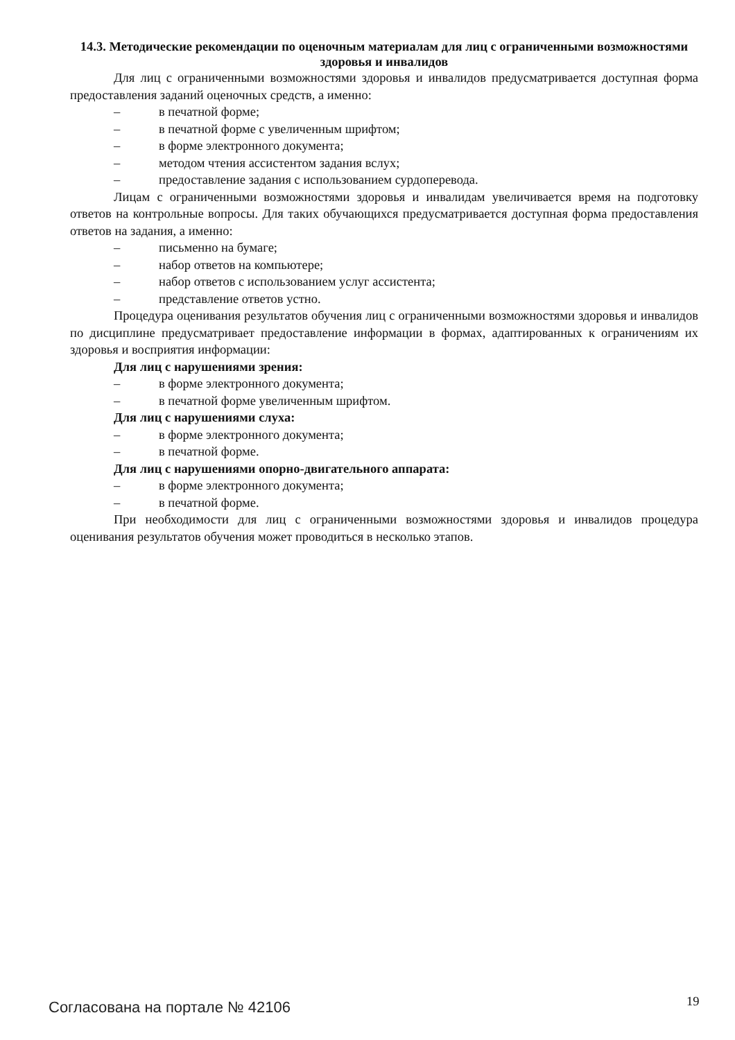14.3. Методические рекомендации по оценочным материалам для лиц с ограниченными возможностями здоровья и инвалидов
Для лиц с ограниченными возможностями здоровья и инвалидов предусматривается доступная форма предоставления заданий оценочных средств, а именно:
– в печатной форме;
– в печатной форме с увеличенным шрифтом;
– в форме электронного документа;
– методом чтения ассистентом задания вслух;
– предоставление задания с использованием сурдоперевода.
Лицам с ограниченными возможностями здоровья и инвалидам увеличивается время на подготовку ответов на контрольные вопросы. Для таких обучающихся предусматривается доступная форма предоставления ответов на задания, а именно:
– письменно на бумаге;
– набор ответов на компьютере;
– набор ответов с использованием услуг ассистента;
– представление ответов устно.
Процедура оценивания результатов обучения лиц с ограниченными возможностями здоровья и инвалидов по дисциплине предусматривает предоставление информации в формах, адаптированных к ограничениям их здоровья и восприятия информации:
Для лиц с нарушениями зрения:
– в форме электронного документа;
– в печатной форме увеличенным шрифтом.
Для лиц с нарушениями слуха:
– в форме электронного документа;
– в печатной форме.
Для лиц с нарушениями опорно-двигательного аппарата:
– в форме электронного документа;
– в печатной форме.
При необходимости для лиц с ограниченными возможностями здоровья и инвалидов процедура оценивания результатов обучения может проводиться в несколько этапов.
Согласована на портале № 42106 19